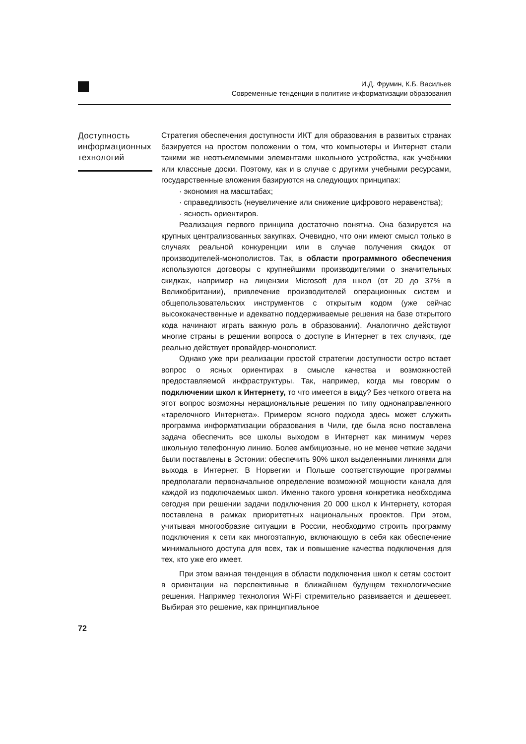И.Д. Фрумин, К.Б. Васильев
Современные тенденции в политике информатизации образования
Доступность информацион­ных технологий
Стратегия обеспечения доступности ИКТ для образования в развитых странах базируется на простом положении о том, что компьютеры и Интернет стали такими же неотъемлемыми элементами школьного устройства, как учебники или классные доски. Поэтому, как и в случае с другими учебными ресурсами, государственные вложения базируются на следующих принципах:
· экономия на масштабах;
· справедливость (неувеличение или снижение цифрового неравенства);
· ясность ориентиров.
Реализация первого принципа достаточно понятна. Она базируется на крупных централизованных закупках. Очевидно, что они имеют смысл только в случаях реальной конкуренции или в случае получения скидок от производителей-монополистов. Так, в области программного обеспечения используются договоры с крупнейшими производителями о значительных скидках, например на лицензии Microsoft для школ (от 20 до 37% в Великобритании), привлечение производителей операционных систем и общепользовательских инструментов с открытым кодом (уже сейчас высококачественные и адекватно поддерживаемые решения на базе открытого кода начинают играть важную роль в образовании). Аналогично действуют многие страны в решении вопроса о доступе в Интернет в тех случаях, где реально действует провайдер-монополист.
Однако уже при реализации простой стратегии доступности остро встает вопрос о ясных ориентирах в смысле качества и возможностей предоставляемой инфраструктуры. Так, например, когда мы говорим о подключении школ к Интернету, то что имеется в виду? Без четкого ответа на этот вопрос возможны нерациональные решения по типу однонаправленного «тарелочного Интернета». Примером ясного подхода здесь может служить программа информатизации образования в Чили, где была ясно поставлена задача обеспечить все школы выходом в Интернет как минимум через школьную телефонную линию. Более амбициозные, но не менее четкие задачи были поставлены в Эстонии: обеспечить 90% школ выделенными линиями для выхода в Интернет. В Норвегии и Польше соответствующие программы предполагали первоначальное определение возможной мощности канала для каждой из подключаемых школ. Именно такого уровня конкретика необходима сегодня при решении задачи подключения 20 000 школ к Интернету, которая поставлена в рамках приоритетных национальных проектов. При этом, учитывая многообразие ситуации в России, необходимо строить программу подключения к сети как многоэтапную, включающую в себя как обеспечение минимального доступа для всех, так и повышение качества подключения для тех, кто уже его имеет.
При этом важная тенденция в области подключения школ к сетям состоит в ориентации на перспективные в ближайшем будущем технологические решения. Например технология Wi-Fi стремительно развивается и дешевеет. Выбирая это решение, как принципиальное
72